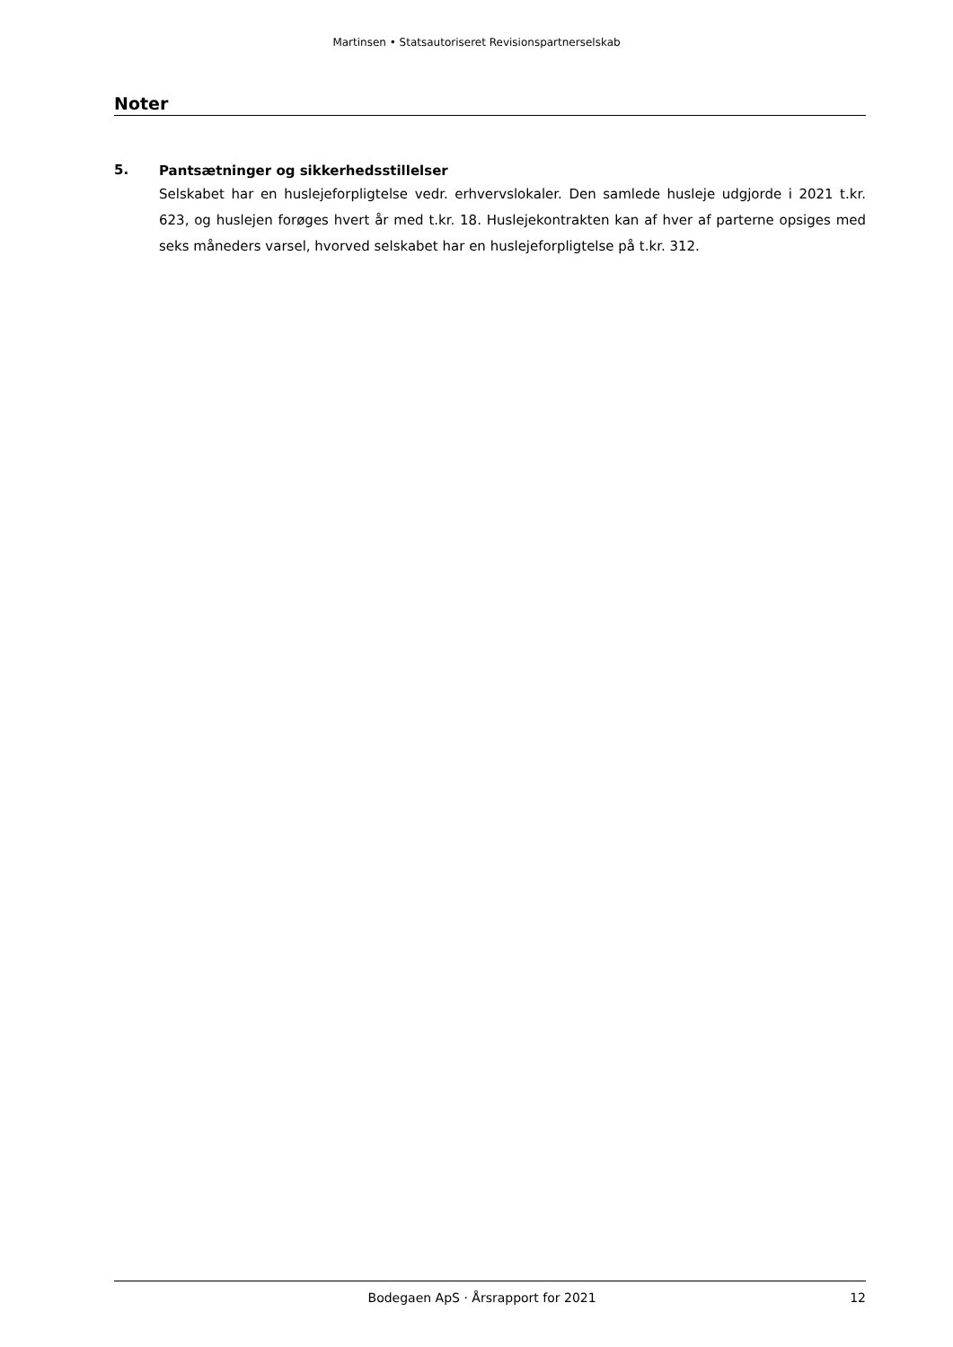Martinsen • Statsautoriseret Revisionspartnerselskab
Noter
5.
Pantsætninger og sikkerhedsstillelser
Selskabet har en huslejeforpligtelse vedr. erhvervslokaler. Den samlede husleje udgjorde i 2021 t.kr. 623, og huslejen forøges hvert år med t.kr. 18. Huslejekontrakten kan af hver af parterne opsiges med seks måneders varsel, hvorved selskabet har en huslejeforpligtelse på t.kr. 312.
Bodegaen ApS · Årsrapport for 2021 12